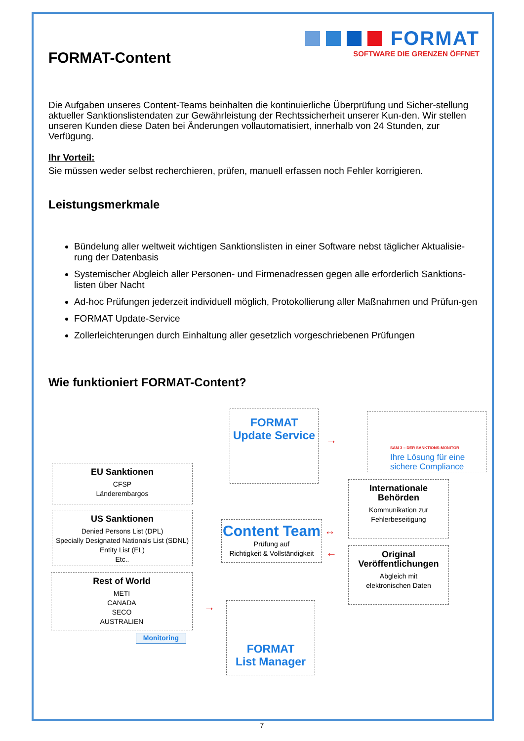FORMAT
SOFTWARE DIE GRENZEN ÖFFNET
FORMAT-Content
Die Aufgaben unseres Content-Teams beinhalten die kontinuierliche Überprüfung und Sicher-stellung aktueller Sanktionslistendaten zur Gewährleistung der Rechtssicherheit unserer Kun-den. Wir stellen unseren Kunden diese Daten bei Änderungen vollautomatisiert, innerhalb von 24 Stunden, zur Verfügung.
Ihr Vorteil:
Sie müssen weder selbst recherchieren, prüfen, manuell erfassen noch Fehler korrigieren.
Leistungsmerkmale
Bündelung aller weltweit wichtigen Sanktionslisten in einer Software nebst täglicher Aktualisie-rung der Datenbasis
Systemischer Abgleich aller Personen- und Firmenadressen gegen alle erforderlich Sanktions-listen über Nacht
Ad-hoc Prüfungen jederzeit individuell möglich, Protokollierung aller Maßnahmen und Prüfun-gen
FORMAT Update-Service
Zollerleichterungen durch Einhaltung aller gesetzlich vorgeschriebenen Prüfungen
Wie funktioniert FORMAT-Content?
FORMAT
Update Service
SAM 3 – DER SANKTIONS-MONITOR
Ihre Lösung für eine sichere Compliance
EU Sanktionen
CFSP
Länderembargos
US Sanktionen
Denied Persons List (DPL)
Specially Designated Nationals List (SDNL)
Entity List (EL)
Etc..
Rest of World
METI
CANADA
SECO
AUSTRALIEN
Monitoring
Content Team
Prüfung auf
Richtigkeit & Vollständigkeit
Internationale
Behörden
Kommunikation zur
Fehlerbeseitigung
Original
Veröffentlichungen
Abgleich mit
elektronischen Daten
FORMAT
List Manager
→
↔
←
→
7